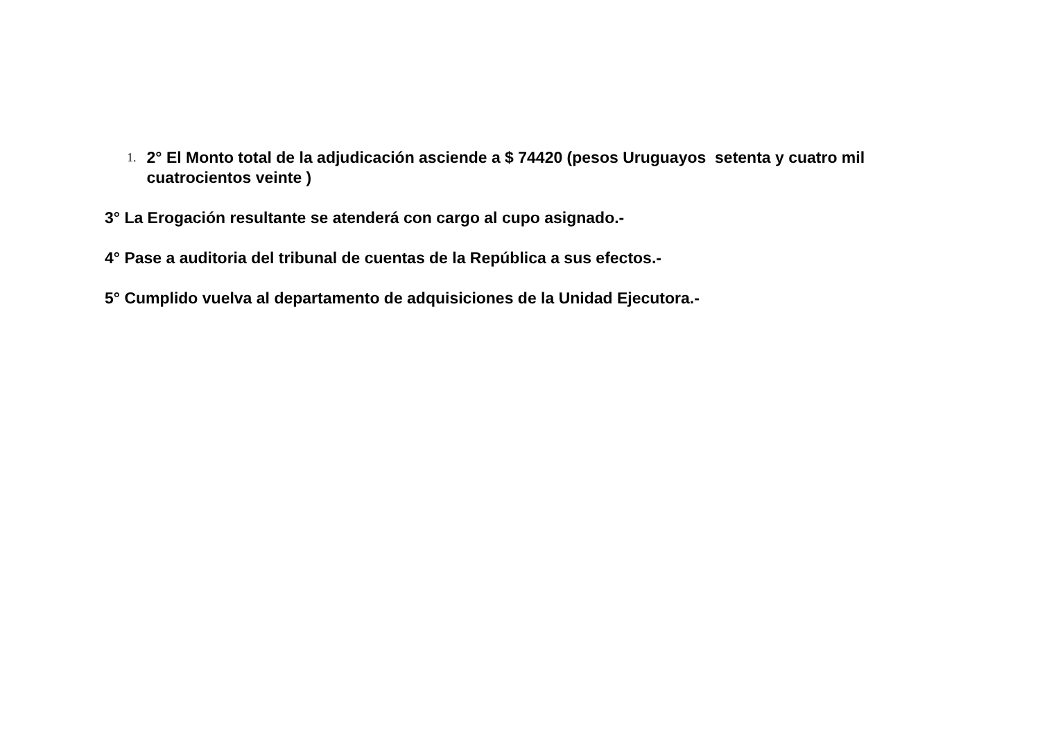1. 2° El Monto total de la adjudicación asciende a $ 74420 (pesos Uruguayos setenta y cuatro mil cuatrocientos veinte )
3° La Erogación resultante se atenderá con cargo al cupo asignado.-
4° Pase a auditoria del tribunal de cuentas de la República a sus efectos.-
5° Cumplido vuelva al departamento de adquisiciones de la Unidad Ejecutora.-